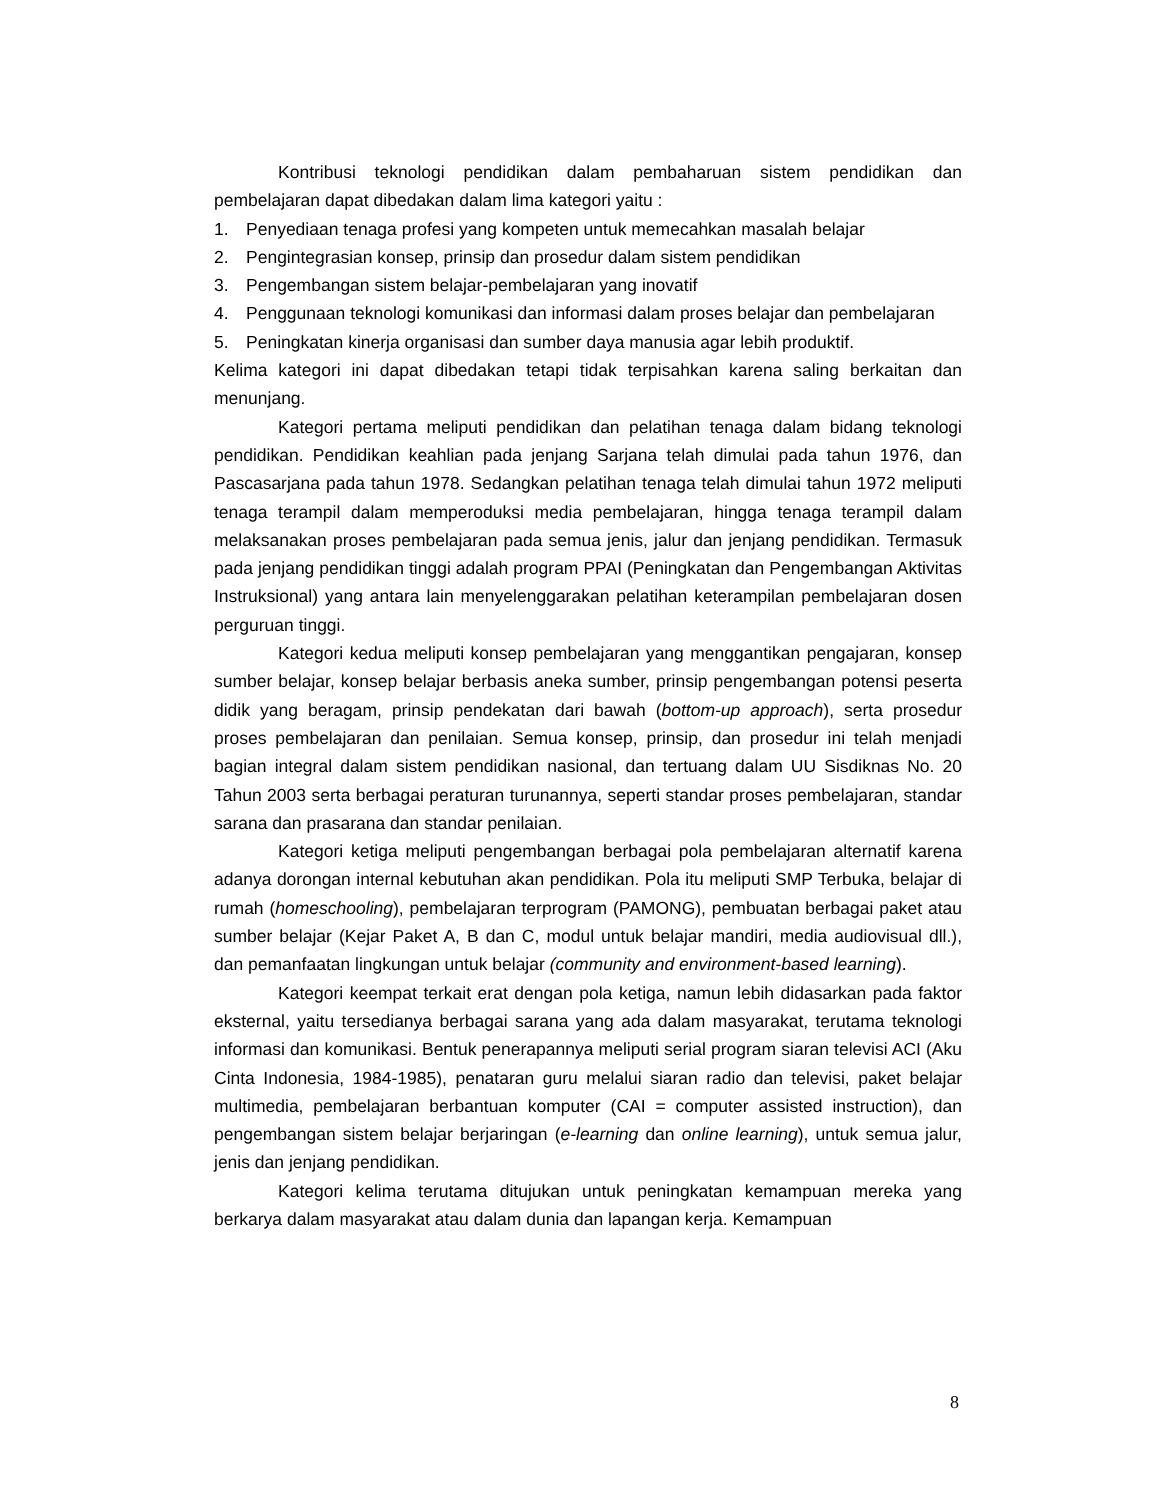Kontribusi teknologi pendidikan dalam pembaharuan sistem pendidikan dan pembelajaran dapat dibedakan dalam lima kategori yaitu :
1. Penyediaan tenaga profesi yang kompeten untuk memecahkan masalah belajar
2. Pengintegrasian konsep, prinsip dan prosedur dalam sistem pendidikan
3. Pengembangan sistem belajar-pembelajaran yang inovatif
4. Penggunaan teknologi komunikasi dan informasi dalam proses belajar dan pembelajaran
5. Peningkatan kinerja organisasi dan sumber daya manusia agar lebih produktif.
Kelima kategori ini dapat dibedakan tetapi tidak terpisahkan karena saling berkaitan dan menunjang.
Kategori pertama meliputi pendidikan dan pelatihan tenaga dalam bidang teknologi pendidikan. Pendidikan keahlian pada jenjang Sarjana telah dimulai pada tahun 1976, dan Pascasarjana pada tahun 1978. Sedangkan pelatihan tenaga telah dimulai tahun 1972 meliputi tenaga terampil dalam memperoduksi media pembelajaran, hingga tenaga terampil dalam melaksanakan proses pembelajaran pada semua jenis, jalur dan jenjang pendidikan. Termasuk pada jenjang pendidikan tinggi adalah program PPAI (Peningkatan dan Pengembangan Aktivitas Instruksional) yang antara lain menyelenggarakan pelatihan keterampilan pembelajaran dosen perguruan tinggi.
Kategori kedua meliputi konsep pembelajaran yang menggantikan pengajaran, konsep sumber belajar, konsep belajar berbasis aneka sumber, prinsip pengembangan potensi peserta didik yang beragam, prinsip pendekatan dari bawah (bottom-up approach), serta prosedur proses pembelajaran dan penilaian. Semua konsep, prinsip, dan prosedur ini telah menjadi bagian integral dalam sistem pendidikan nasional, dan tertuang dalam UU Sisdiknas No. 20 Tahun 2003 serta berbagai peraturan turunannya, seperti standar proses pembelajaran, standar sarana dan prasarana dan standar penilaian.
Kategori ketiga meliputi pengembangan berbagai pola pembelajaran alternatif karena adanya dorongan internal kebutuhan akan pendidikan. Pola itu meliputi SMP Terbuka, belajar di rumah (homeschooling), pembelajaran terprogram (PAMONG), pembuatan berbagai paket atau sumber belajar (Kejar Paket A, B dan C, modul untuk belajar mandiri, media audiovisual dll.), dan pemanfaatan lingkungan untuk belajar (community and environment-based learning).
Kategori keempat terkait erat dengan pola ketiga, namun lebih didasarkan pada faktor eksternal, yaitu tersedianya berbagai sarana yang ada dalam masyarakat, terutama teknologi informasi dan komunikasi. Bentuk penerapannya meliputi serial program siaran televisi ACI (Aku Cinta Indonesia, 1984-1985), penataran guru melalui siaran radio dan televisi, paket belajar multimedia, pembelajaran berbantuan komputer (CAI = computer assisted instruction), dan pengembangan sistem belajar berjaringan (e-learning dan online learning), untuk semua jalur, jenis dan jenjang pendidikan.
Kategori kelima terutama ditujukan untuk peningkatan kemampuan mereka yang berkarya dalam masyarakat atau dalam dunia dan lapangan kerja. Kemampuan
8